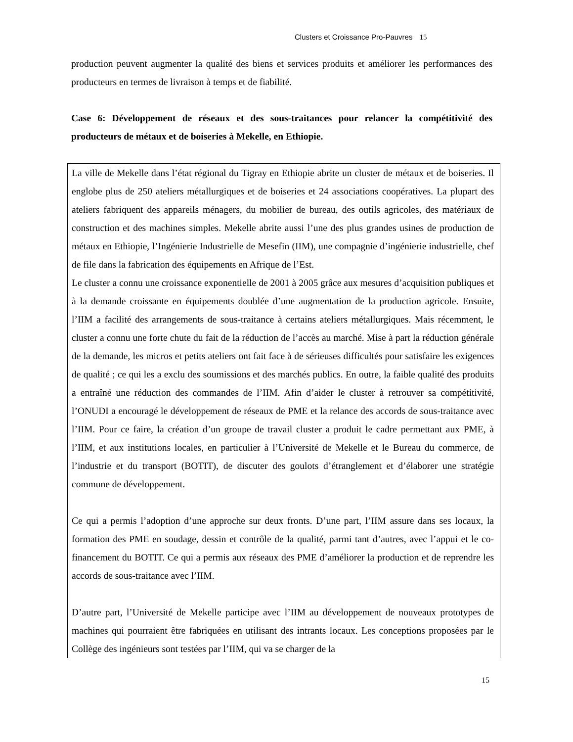Clusters et Croissance Pro-Pauvres 15
production peuvent augmenter la qualité des biens et services produits et améliorer les performances des producteurs en termes de livraison à temps et de fiabilité.
Case 6: Développement de réseaux et des sous-traitances pour relancer la compétitivité des producteurs de métaux et de boiseries à Mekelle, en Ethiopie.
La ville de Mekelle dans l’état régional du Tigray en Ethiopie abrite un cluster de métaux et de boiseries. Il englobe plus de 250 ateliers métallurgiques et de boiseries et 24 associations coopératives. La plupart des ateliers fabriquent des appareils ménagers, du mobilier de bureau, des outils agricoles, des matériaux de construction et des machines simples. Mekelle abrite aussi l’une des plus grandes usines de production de métaux en Ethiopie, l’Ingénierie Industrielle de Mesefin (IIM), une compagnie d’ingénierie industrielle, chef de file dans la fabrication des équipements en Afrique de l’Est.
Le cluster a connu une croissance exponentielle de 2001 à 2005 grâce aux mesures d’acquisition publiques et à la demande croissante en équipements doublée d’une augmentation de la production agricole. Ensuite, l’IIM a facilité des arrangements de sous-traitance à certains ateliers métallurgiques. Mais récemment, le cluster a connu une forte chute du fait de la réduction de l’accès au marché. Mise à part la réduction générale de la demande, les micros et petits ateliers ont fait face à de sérieuses difficultés pour satisfaire les exigences de qualité ; ce qui les a exclu des soumissions et des marchés publics. En outre, la faible qualité des produits a entraîné une réduction des commandes de l’IIM. Afin d’aider le cluster à retrouver sa compétitivité, l’ONUDI a encouragé le développement de réseaux de PME et la relance des accords de sous-traitance avec l’IIM. Pour ce faire, la création d’un groupe de travail cluster a produit le cadre permettant aux PME, à l’IIM, et aux institutions locales, en particulier à l’Université de Mekelle et le Bureau du commerce, de l’industrie et du transport (BOTIT), de discuter des goulots d’étranglement et d’élaborer une stratégie commune de développement.
Ce qui a permis l’adoption d’une approche sur deux fronts. D’une part, l’IIM assure dans ses locaux, la formation des PME en soudage, dessin et contrôle de la qualité, parmi tant d’autres, avec l’appui et le co-financement du BOTIT. Ce qui a permis aux réseaux des PME d’améliorer la production et de reprendre les accords de sous-traitance avec l’IIM.
D’autre part, l’Université de Mekelle participe avec l’IIM au développement de nouveaux prototypes de machines qui pourraient être fabriquées en utilisant des intrants locaux. Les conceptions proposées par le Collège des ingénieurs sont testées par l’IIM, qui va se charger de la
15